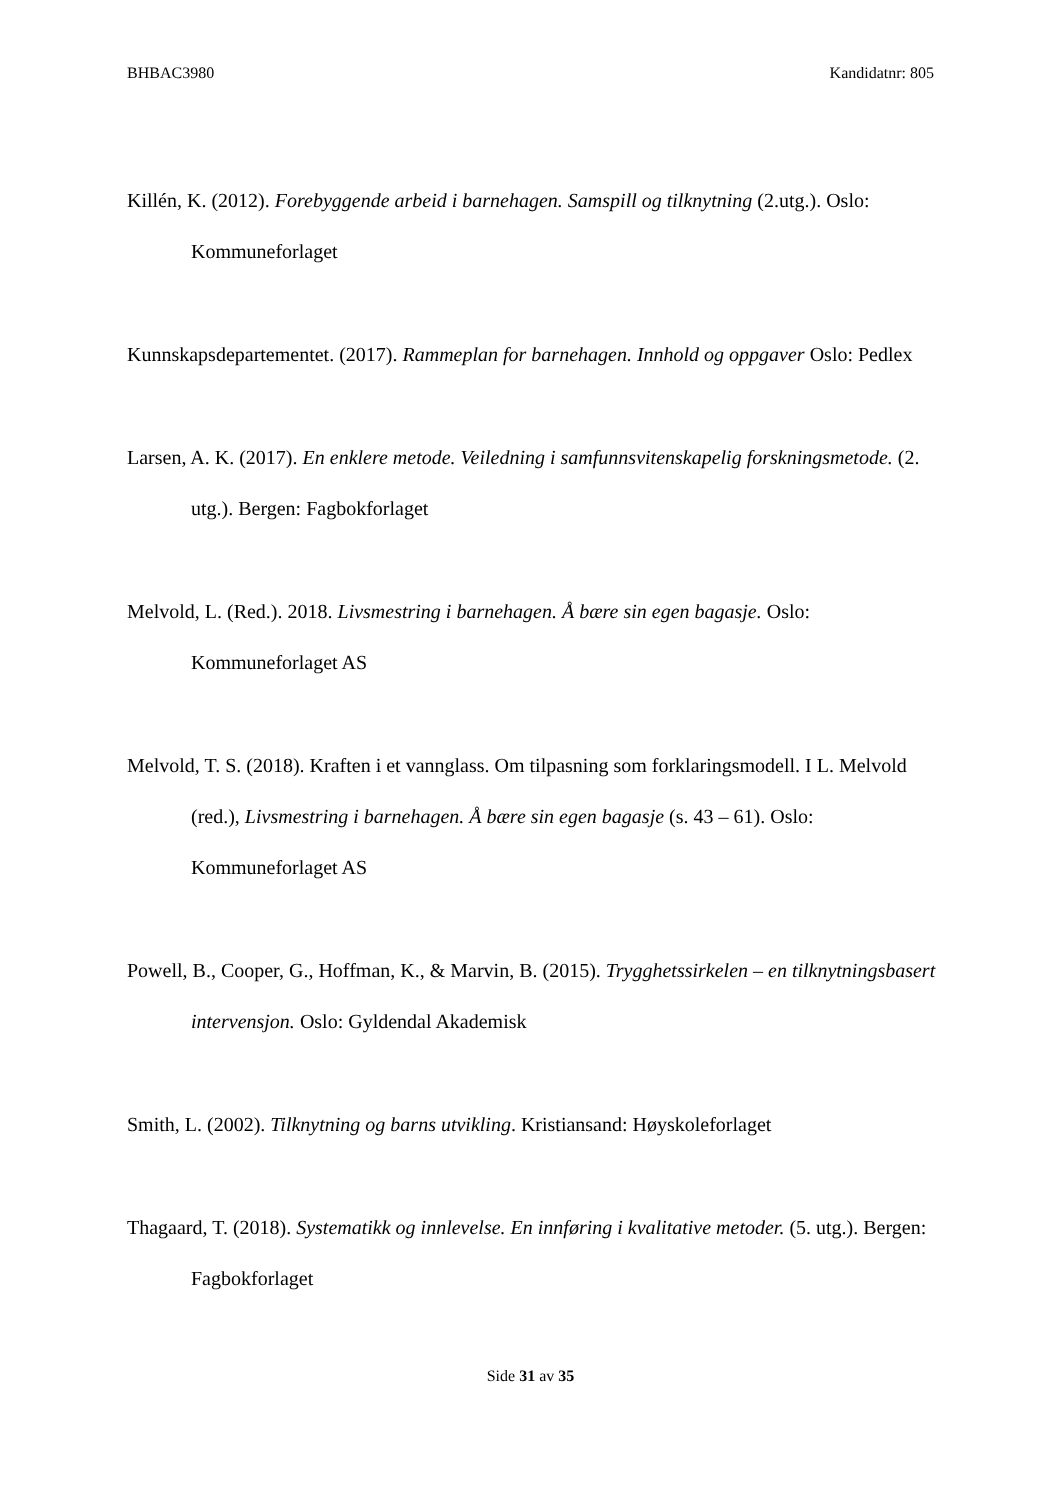BHBAC3980 Kandidatnr: 805
Killén, K. (2012). Forebyggende arbeid i barnehagen. Samspill og tilknytning (2.utg.). Oslo: Kommuneforlaget
Kunnskapsdepartementet. (2017). Rammeplan for barnehagen. Innhold og oppgaver Oslo: Pedlex
Larsen, A. K. (2017). En enklere metode. Veiledning i samfunnsvitenskapelig forskningsmetode. (2. utg.). Bergen: Fagbokforlaget
Melvold, L. (Red.). 2018. Livsmestring i barnehagen. Å bære sin egen bagasje. Oslo: Kommuneforlaget AS
Melvold, T. S. (2018). Kraften i et vannglass. Om tilpasning som forklaringsmodell. I L. Melvold (red.), Livsmestring i barnehagen. Å bære sin egen bagasje (s. 43 – 61). Oslo: Kommuneforlaget AS
Powell, B., Cooper, G., Hoffman, K., & Marvin, B. (2015). Trygghetssirkelen – en tilknytningsbasert intervensjon. Oslo: Gyldendal Akademisk
Smith, L. (2002). Tilknytning og barns utvikling. Kristiansand: Høyskoleforlaget
Thagaard, T. (2018). Systematikk og innlevelse. En innføring i kvalitative metoder. (5. utg.). Bergen: Fagbokforlaget
Side 31 av 35